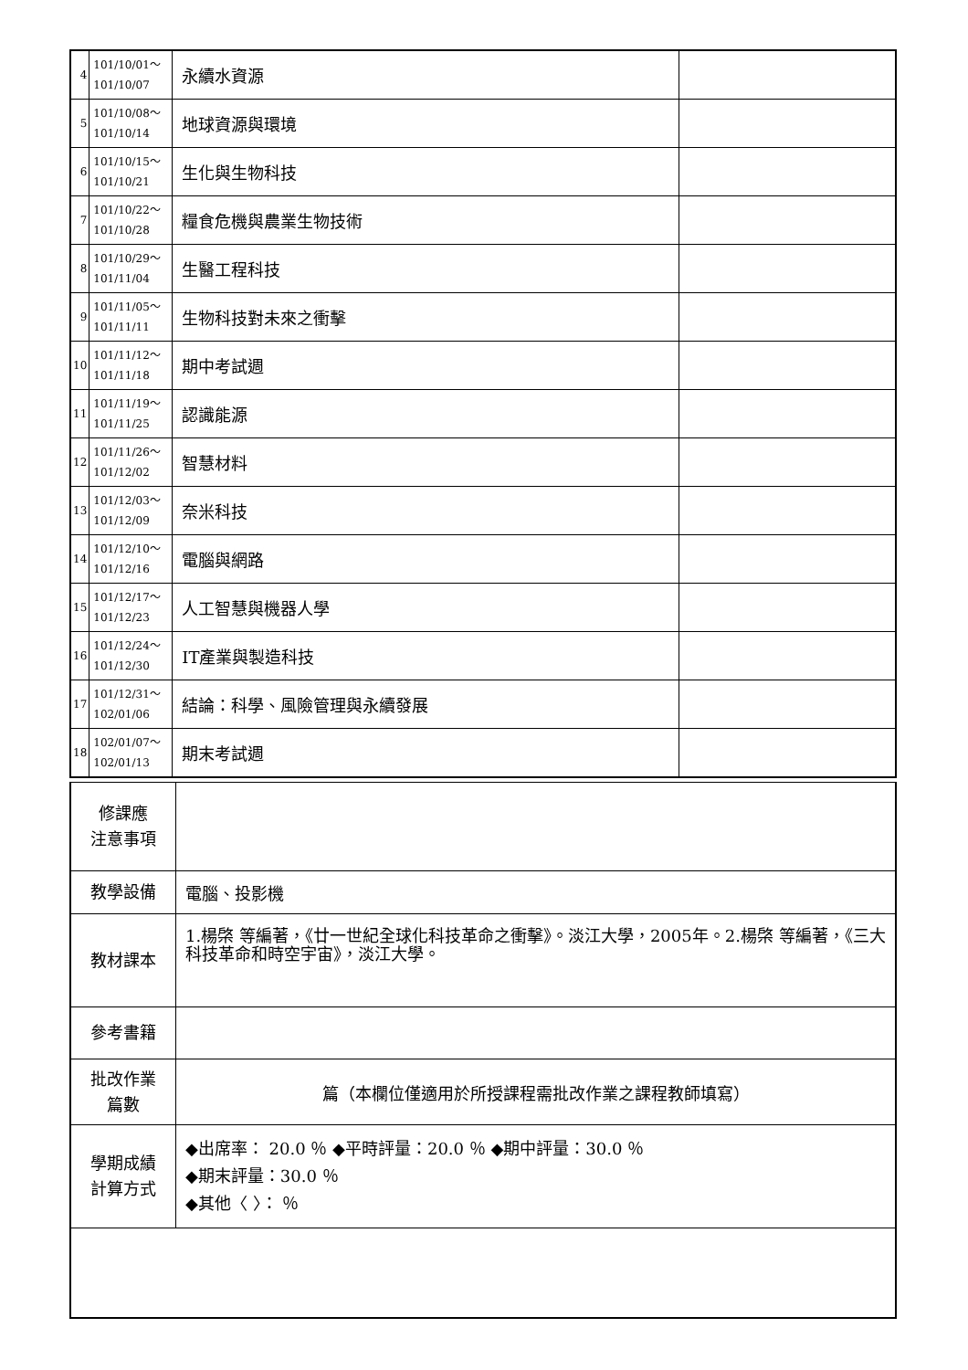| 4 | 101/10/01～ 101/10/07 | 永續水資源 | |
| 5 | 101/10/08～ 101/10/14 | 地球資源與環境 | |
| 6 | 101/10/15～ 101/10/21 | 生化與生物科技 | |
| 7 | 101/10/22～ 101/10/28 | 糧食危機與農業生物技術 | |
| 8 | 101/10/29～ 101/11/04 | 生醫工程科技 | |
| 9 | 101/11/05～ 101/11/11 | 生物科技對未來之衝擊 | |
| 10 | 101/11/12～ 101/11/18 | 期中考試週 | |
| 11 | 101/11/19～ 101/11/25 | 認識能源 | |
| 12 | 101/11/26～ 101/12/02 | 智慧材料 | |
| 13 | 101/12/03～ 101/12/09 | 奈米科技 | |
| 14 | 101/12/10～ 101/12/16 | 電腦與網路 | |
| 15 | 101/12/17～ 101/12/23 | 人工智慧與機器人學 | |
| 16 | 101/12/24～ 101/12/30 | IT產業與製造科技 | |
| 17 | 101/12/31～ 102/01/06 | 結論：科學、風險管理與永續發展 | |
| 18 | 102/01/07～ 102/01/13 | 期末考試週 | |
| 修課應 注意事項 | |
| 教學設備 | 電腦、投影機 |
| 教材課本 | 1.楊棨 等編著，《廿一世紀全球化科技革命之衝擊》。淡江大學，2005年。2.楊棨 等編著，《三大科技革命和時空宇宙》，淡江大學。 |
| 參考書籍 | |
| 批改作業 篇數 | 篇（本欄位僅適用於所授課程需批改作業之課程教師填寫） |
| 學期成績 計算方式 | ◆出席率： 20.0 ％ ◆平時評量：20.0 ％ ◆期中評量：30.0 ％ ◆期末評量：30.0 ％ ◆其他〈 〉： ％ |